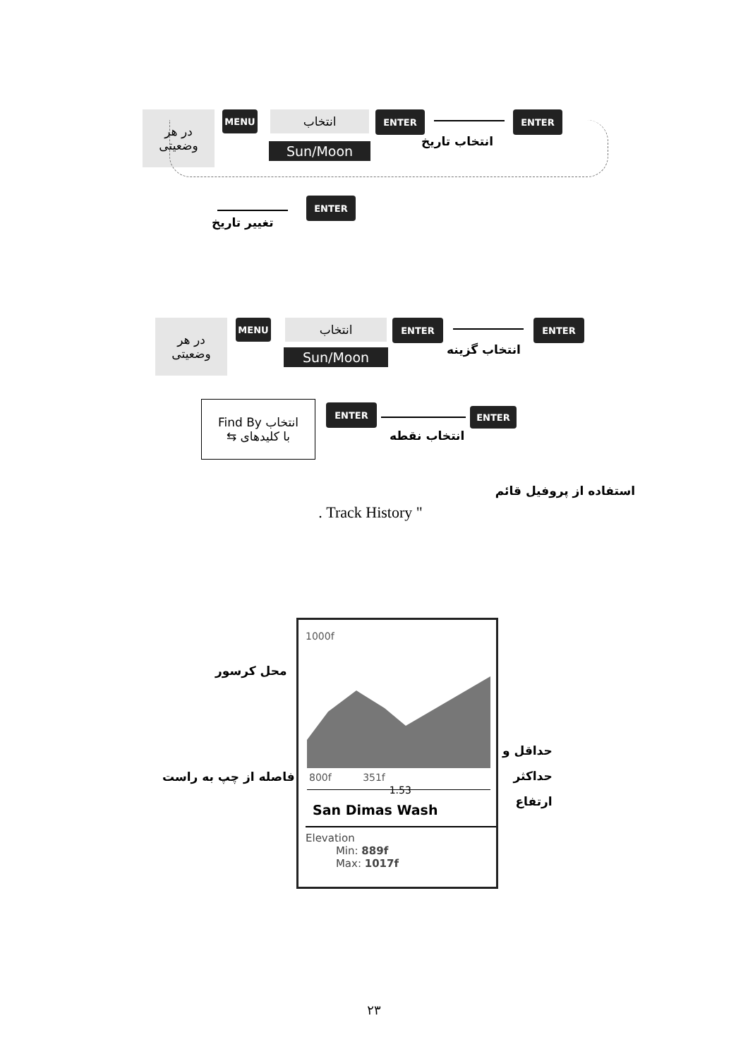در هر
وضعیتی
MENU انتخاب
Sun/Moon
ENTER
انتخاب تاریخ
ENTER
تغییر تاریخ
ENTER
در هر
وضعیتی
MENU انتخاب
Sun/Moon
ENTER
انتخاب گزینه
ENTER
انتخاب Find By
با کلیدهای ⇆
ENTER
انتخاب نقطه
ENTER
استفاده از پروفیل قائم
" Track History .
1000f
800f 351f
1.53
San Dimas Wash
Elevation
Min: 889f
Max: 1017f
محل کرسور
فاصله از چپ به راست
حداقل و
حداکثر
ارتفاع
۲۳